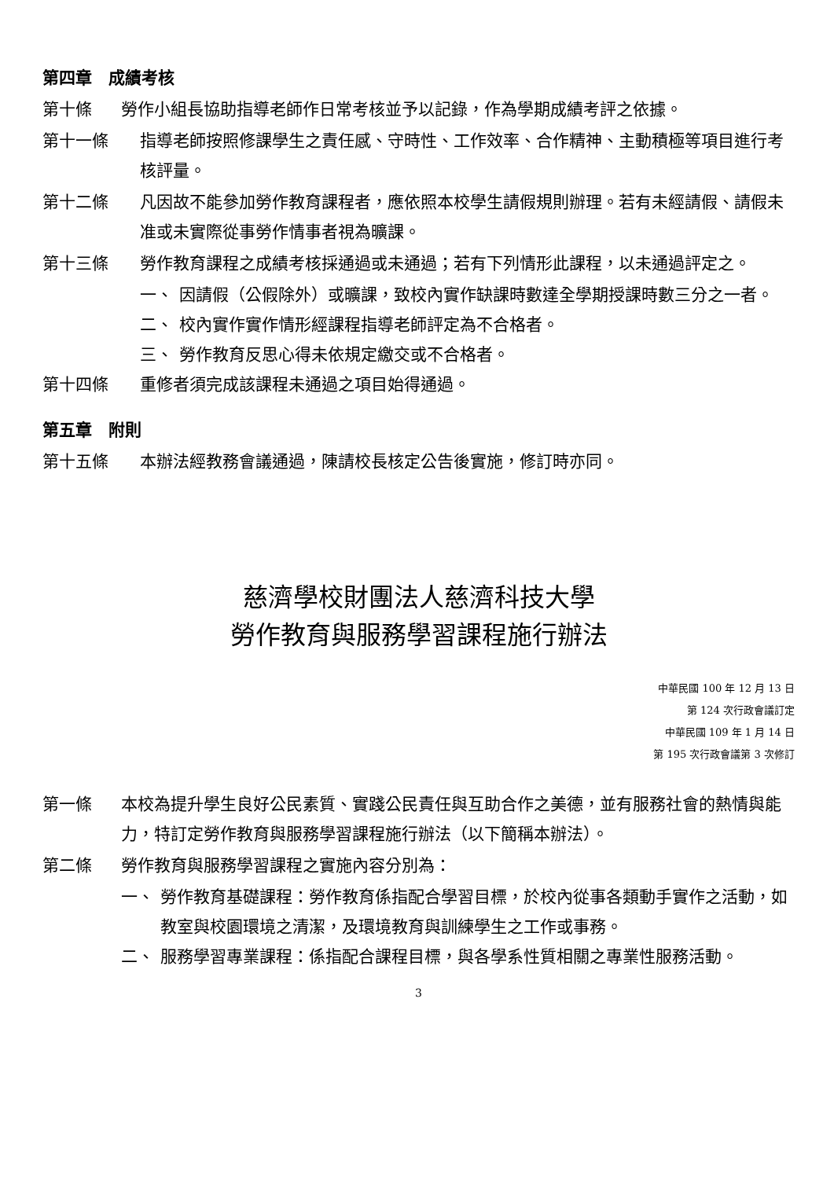第四章　成績考核
第十條 勞作小組長協助指導老師作日常考核並予以記錄，作為學期成績考評之依據。
第十一條 指導老師按照修課學生之責任感、守時性、工作效率、合作精神、主動積極等項目進行考核評量。
第十二條 凡因故不能參加勞作教育課程者，應依照本校學生請假規則辦理。若有未經請假、請假未准或未實際從事勞作情事者視為曠課。
第十三條 勞作教育課程之成績考核採通過或未通過；若有下列情形此課程，以未通過評定之。
一、 因請假（公假除外）或曠課，致校內實作缺課時數達全學期授課時數三分之一者。
二、 校內實作實作情形經課程指導老師評定為不合格者。
三、 勞作教育反思心得未依規定繳交或不合格者。
第十四條 重修者須完成該課程未通過之項目始得通過。
第五章　附則
第十五條 本辦法經教務會議通過，陳請校長核定公告後實施，修訂時亦同。
慈濟學校財團法人慈濟科技大學
勞作教育與服務學習課程施行辦法
中華民國 100 年 12 月 13 日
第 124 次行政會議訂定
中華民國 109 年 1 月 14 日
第 195 次行政會議第 3 次修訂
第一條 本校為提升學生良好公民素質、實踐公民責任與互助合作之美德，並有服務社會的熱情與能力，特訂定勞作教育與服務學習課程施行辦法（以下簡稱本辦法）。
第二條 勞作教育與服務學習課程之實施內容分別為：
一、 勞作教育基礎課程：勞作教育係指配合學習目標，於校內從事各類動手實作之活動，如教室與校園環境之清潔，及環境教育與訓練學生之工作或事務。
二、 服務學習專業課程：係指配合課程目標，與各學系性質相關之專業性服務活動。
3